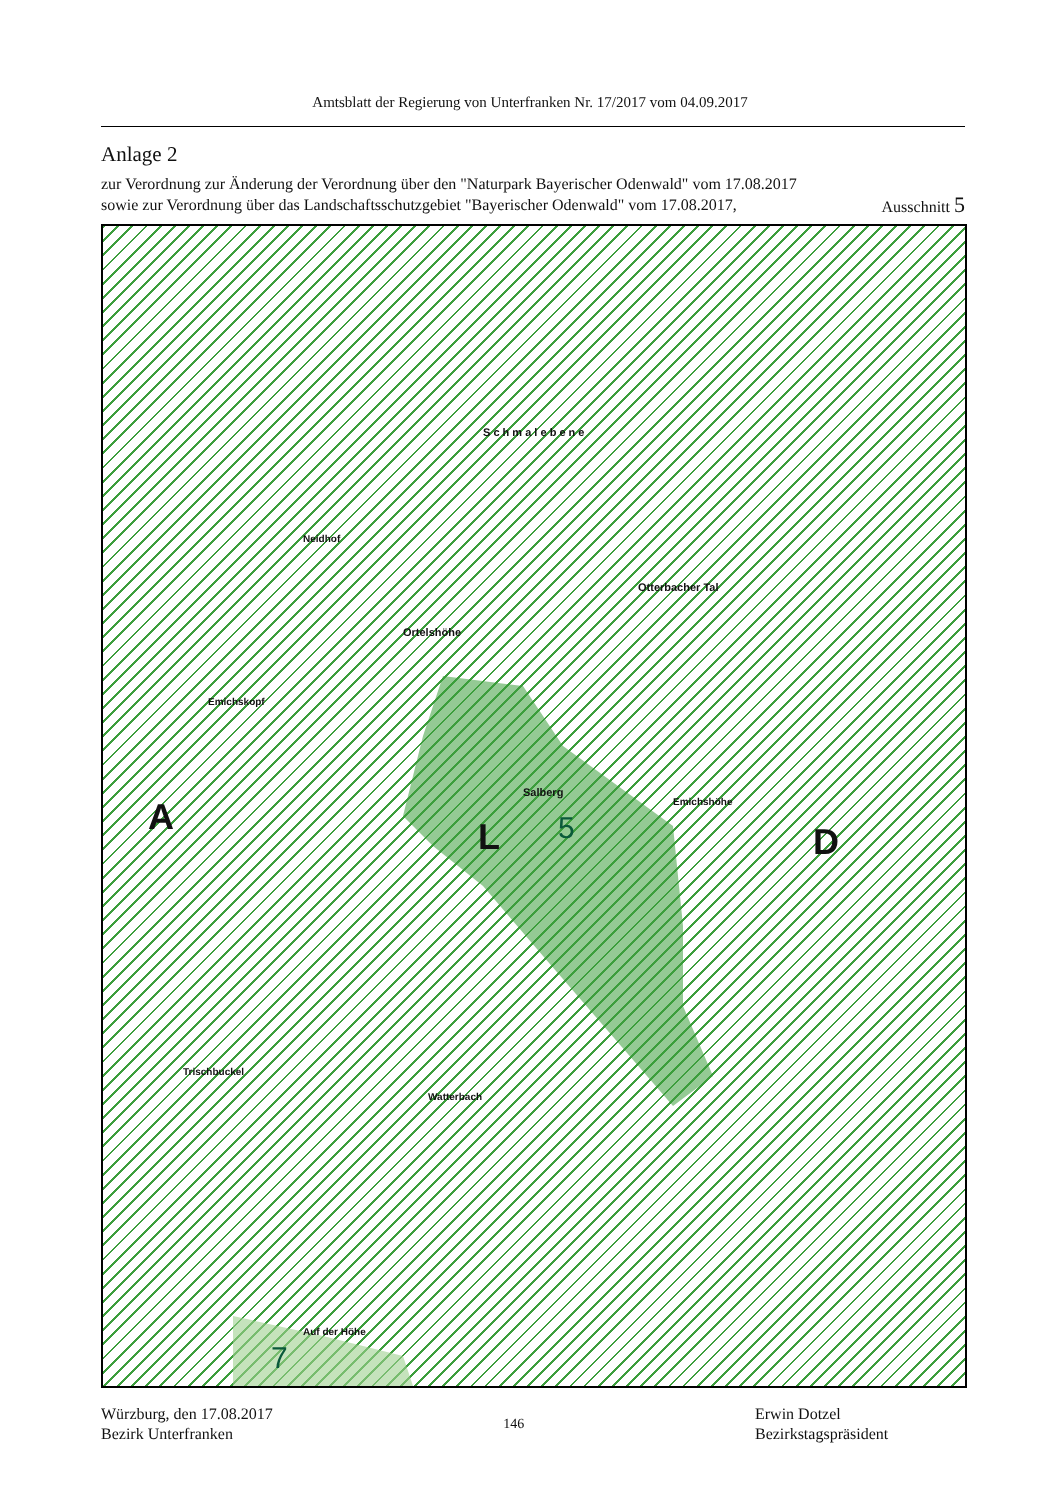Amtsblatt der Regierung von Unterfranken Nr. 17/2017 vom 04.09.2017
Anlage 2
zur Verordnung zur Änderung der Verordnung über den "Naturpark Bayerischer Odenwald" vom 17.08.2017
sowie zur Verordnung über das Landschaftsschutzgebiet "Bayerischer Odenwald" vom 17.08.2017, Ausschnitt 5
A L D 5
7
S c h m a l e b e n e
Neidhof
Ortelshöhe
Otterbacher Tal
Emichskopf
Emichshöhe
Salberg
Trischbuckel
Watterbach
Auf der Höhe
Würzburg, den 17.08.2017
Bezirk Unterfranken
146 Erwin Dotzel
Bezirkstagspräsident